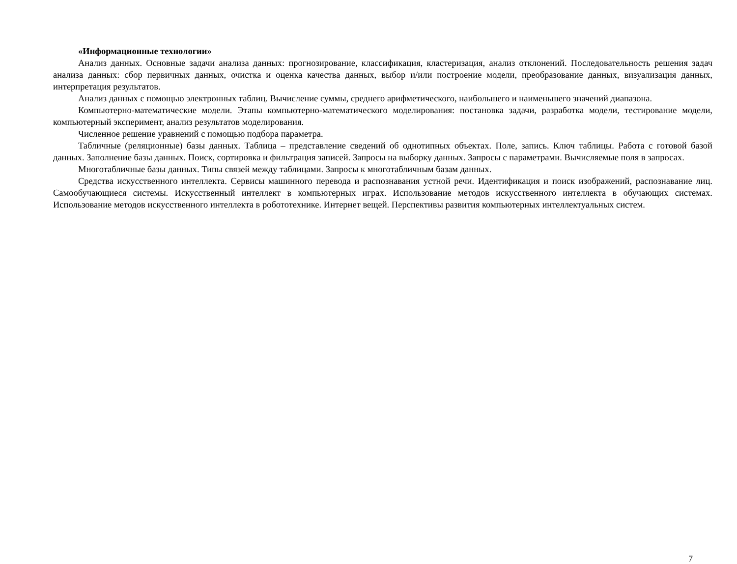«Информационные технологии»
Анализ данных. Основные задачи анализа данных: прогнозирование, классификация, кластеризация, анализ отклонений. Последовательность решения задач анализа данных: сбор первичных данных, очистка и оценка качества данных, выбор и/или построение модели, преобразование данных, визуализация данных, интерпретация результатов.
Анализ данных с помощью электронных таблиц. Вычисление суммы, среднего арифметического, наибольшего и наименьшего значений диапазона.
Компьютерно-математические модели. Этапы компьютерно-математического моделирования: постановка задачи, разработка модели, тестирование модели, компьютерный эксперимент, анализ результатов моделирования.
Численное решение уравнений с помощью подбора параметра.
Табличные (реляционные) базы данных. Таблица – представление сведений об однотипных объектах. Поле, запись. Ключ таблицы. Работа с готовой базой данных. Заполнение базы данных. Поиск, сортировка и фильтрация записей. Запросы на выборку данных. Запросы с параметрами. Вычисляемые поля в запросах.
Многотабличные базы данных. Типы связей между таблицами. Запросы к многотабличным базам данных.
Средства искусственного интеллекта. Сервисы машинного перевода и распознавания устной речи. Идентификация и поиск изображений, распознавание лиц. Самообучающиеся системы. Искусственный интеллект в компьютерных играх. Использование методов искусственного интеллекта в обучающих системах. Использование методов искусственного интеллекта в робототехнике. Интернет вещей. Перспективы развития компьютерных интеллектуальных систем.
7